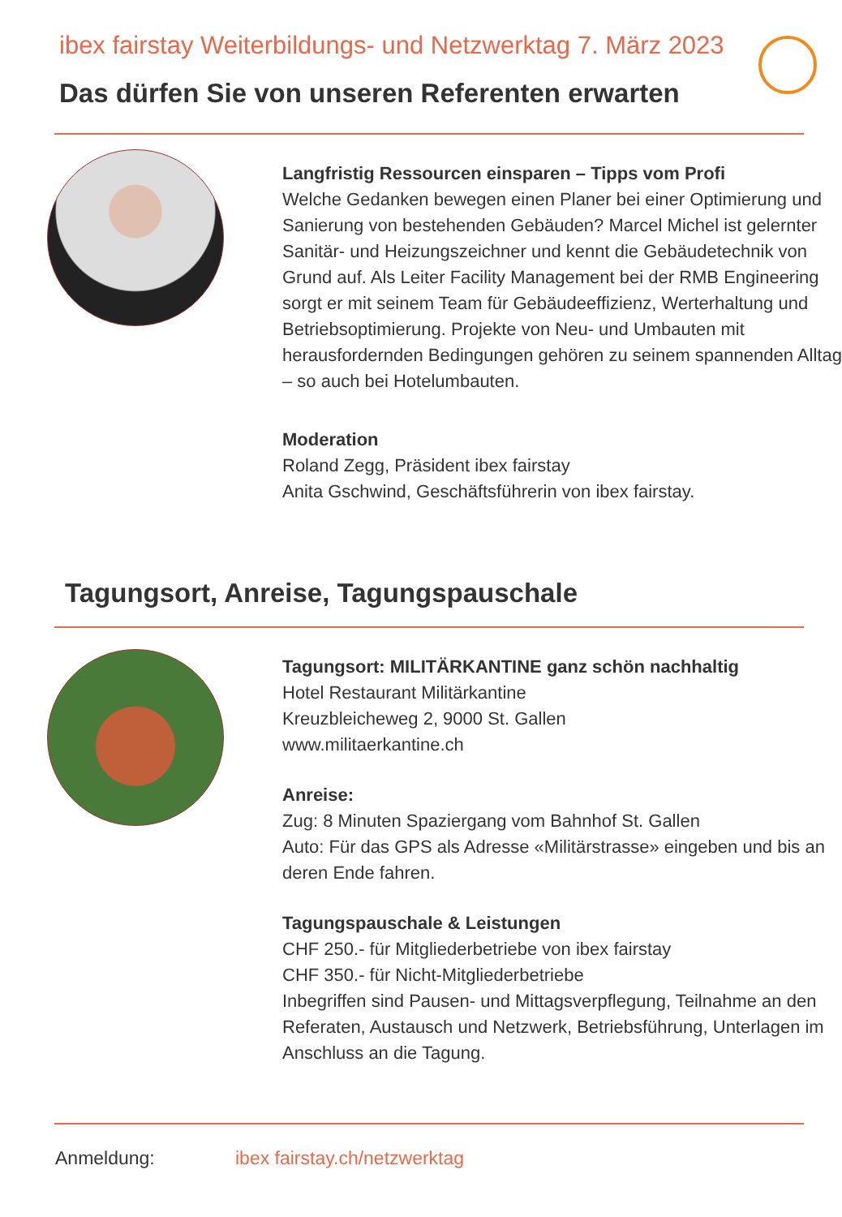ibex fairstay Weiterbildungs- und Netzwerktag 7. März 2023
Das dürfen Sie von unseren Referenten erwarten
Langfristig Ressourcen einsparen – Tipps vom Profi
Welche Gedanken bewegen einen Planer bei einer Optimierung und Sanierung von bestehenden Gebäuden? Marcel Michel ist gelernter Sanitär- und Heizungszeichner und kennt die Gebäudetechnik von Grund auf. Als Leiter Facility Management bei der RMB Engineering sorgt er mit seinem Team für Gebäudeeffizienz, Werterhaltung und Betriebsoptimierung. Projekte von Neu- und Umbauten mit herausfordernden Bedingungen gehören zu seinem spannenden Alltag – so auch bei Hotelumbauten.
Moderation
Roland Zegg, Präsident ibex fairstay
Anita Gschwind, Geschäftsführerin von ibex fairstay.
Tagungsort, Anreise, Tagungspauschale
Tagungsort: MILITÄRKANTINE ganz schön nachhaltig
Hotel Restaurant Militärkantine
Kreuzbleicheweg 2, 9000 St. Gallen
www.militaerkantine.ch
Anreise:
Zug: 8 Minuten Spaziergang vom Bahnhof St. Gallen
Auto: Für das GPS als Adresse «Militärstrasse» eingeben und bis an deren Ende fahren.
Tagungspauschale & Leistungen
CHF 250.- für Mitgliederbetriebe von ibex fairstay
CHF 350.- für Nicht-Mitgliederbetriebe
Inbegriffen sind Pausen- und Mittagsverpflegung, Teilnahme an den Referaten, Austausch und Netzwerk, Betriebsführung, Unterlagen im Anschluss an die Tagung.
Anmeldung: ibex fairstay.ch/netzwerktag